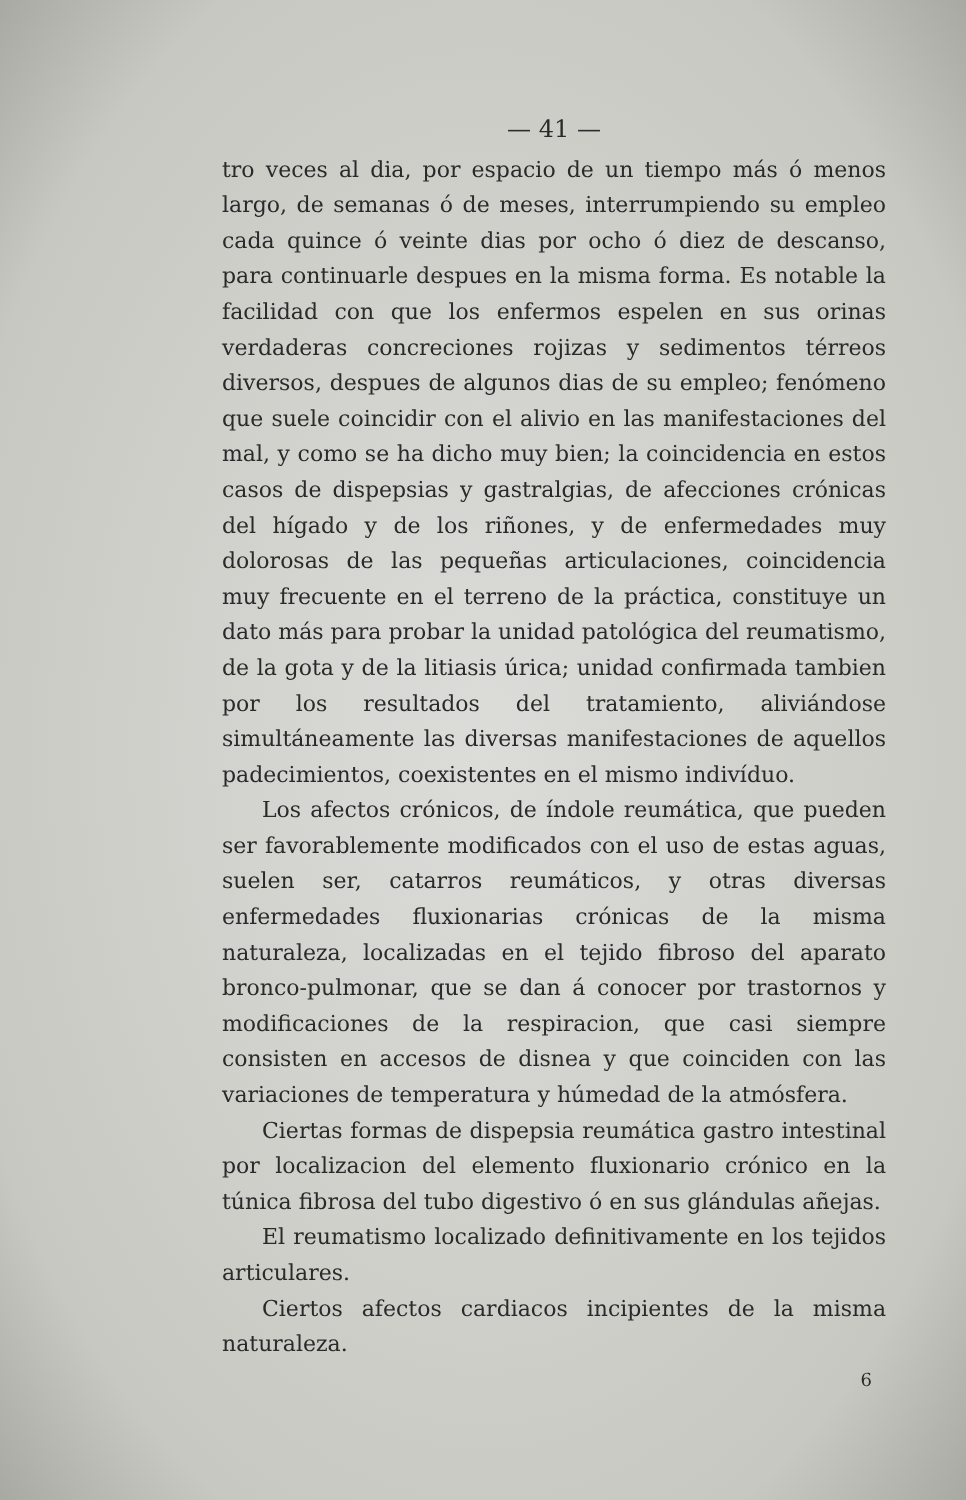— 41 —
tro veces al dia, por espacio de un tiempo más ó menos largo, de semanas ó de meses, interrumpiendo su empleo cada quince ó veinte dias por ocho ó diez de descanso, para continuarle despues en la misma forma. Es notable la facilidad con que los enfermos espelen en sus orinas verdaderas concreciones rojizas y sedimentos térreos diversos, despues de algunos dias de su empleo; fenómeno que suele coincidir con el alivio en las manifestaciones del mal, y como se ha dicho muy bien; la coincidencia en estos casos de dispepsias y gastralgias, de afecciones crónicas del hígado y de los riñones, y de enfermedades muy dolorosas de las pequeñas articulaciones, coincidencia muy frecuente en el terreno de la práctica, constituye un dato más para probar la unidad patológica del reumatismo, de la gota y de la litiasis úrica; unidad confirmada tambien por los resultados del tratamiento, aliviándose simultáneamente las diversas manifestaciones de aquellos padecimientos, coexistentes en el mismo indivíduo.
Los afectos crónicos, de índole reumática, que pueden ser favorablemente modificados con el uso de estas aguas, suelen ser, catarros reumáticos, y otras diversas enfermedades fluxionarias crónicas de la misma naturaleza, localizadas en el tejido fibroso del aparato bronco-pulmonar, que se dan á conocer por trastornos y modificaciones de la respiracion, que casi siempre consisten en accesos de disnea y que coinciden con las variaciones de temperatura y húmedad de la atmósfera.
Ciertas formas de dispepsia reumática gastro intestinal por localizacion del elemento fluxionario crónico en la túnica fibrosa del tubo digestivo ó en sus glándulas añejas.
El reumatismo localizado definitivamente en los tejidos articulares.
Ciertos afectos cardiacos incipientes de la misma naturaleza.
6